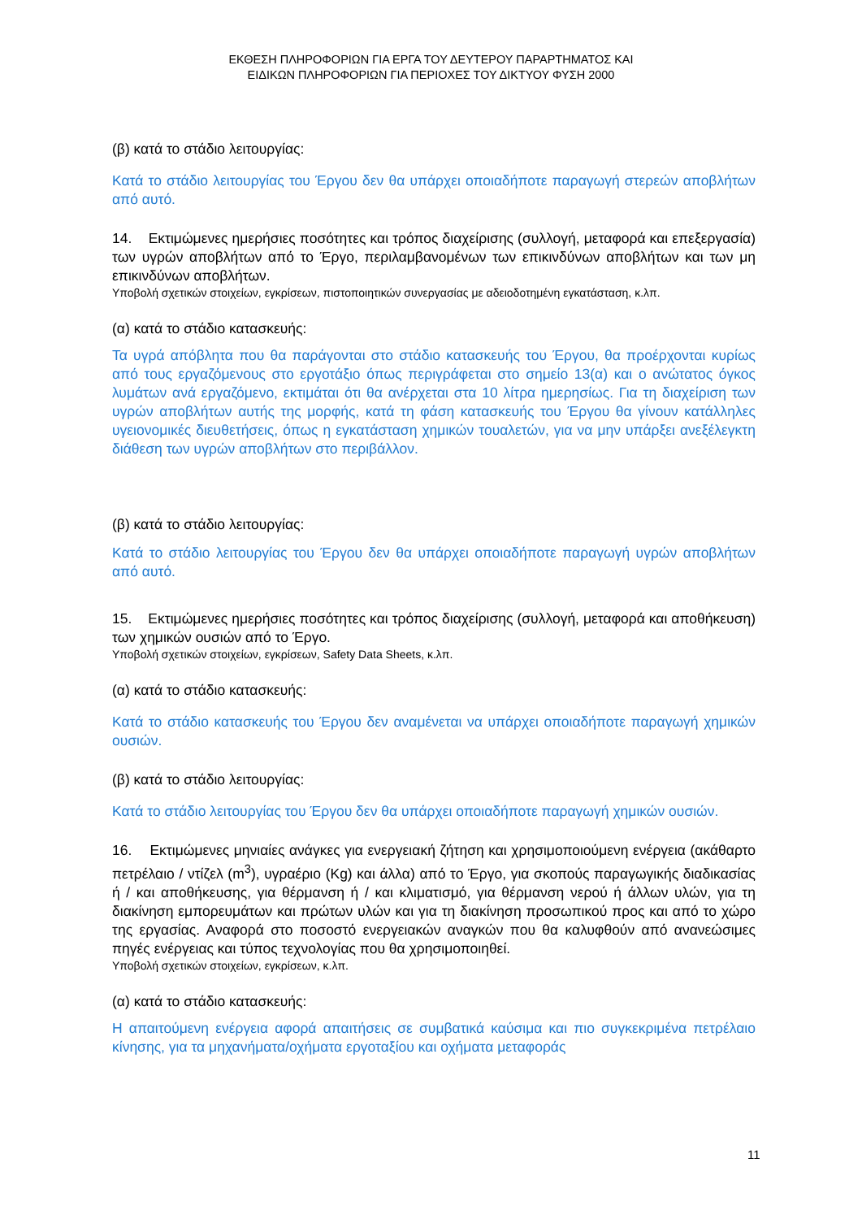ΕΚΘΕΣΗ ΠΛΗΡΟΦΟΡΙΩΝ ΓΙΑ ΕΡΓΑ ΤΟΥ ΔΕΥΤΕΡΟΥ ΠΑΡΑΡΤΗΜΑΤΟΣ ΚΑΙ
ΕΙΔΙΚΩΝ ΠΛΗΡΟΦΟΡΙΩΝ ΓΙΑ ΠΕΡΙΟΧΕΣ ΤΟΥ ΔΙΚΤΥΟΥ ΦΥΣΗ 2000
(β) κατά το στάδιο λειτουργίας:
Κατά το στάδιο λειτουργίας του Έργου δεν θα υπάρχει οποιαδήποτε παραγωγή στερεών αποβλήτων από αυτό.
14. Εκτιμώμενες ημερήσιες ποσότητες και τρόπος διαχείρισης (συλλογή, μεταφορά και επεξεργασία) των υγρών αποβλήτων από το Έργο, περιλαμβανομένων των επικινδύνων αποβλήτων και των μη επικινδύνων αποβλήτων.
Υποβολή σχετικών στοιχείων, εγκρίσεων, πιστοποιητικών συνεργασίας με αδειοδοτημένη εγκατάσταση, κ.λπ.
(α) κατά το στάδιο κατασκευής:
Τα υγρά απόβλητα που θα παράγονται στο στάδιο κατασκευής του Έργου, θα προέρχονται κυρίως από τους εργαζόμενους στο εργοτάξιο όπως περιγράφεται στο σημείο 13(α) και ο ανώτατος όγκος λυμάτων ανά εργαζόμενο, εκτιμάται ότι θα ανέρχεται στα 10 λίτρα ημερησίως. Για τη διαχείριση των υγρών αποβλήτων αυτής της μορφής, κατά τη φάση κατασκευής του Έργου θα γίνουν κατάλληλες υγειονομικές διευθετήσεις, όπως η εγκατάσταση χημικών τουαλετών, για να μην υπάρξει ανεξέλεγκτη διάθεση των υγρών αποβλήτων στο περιβάλλον.
(β) κατά το στάδιο λειτουργίας:
Κατά το στάδιο λειτουργίας του Έργου δεν θα υπάρχει οποιαδήποτε παραγωγή υγρών αποβλήτων από αυτό.
15. Εκτιμώμενες ημερήσιες ποσότητες και τρόπος διαχείρισης (συλλογή, μεταφορά και αποθήκευση) των χημικών ουσιών από το Έργο.
Υποβολή σχετικών στοιχείων, εγκρίσεων, Safety Data Sheets, κ.λπ.
(α) κατά το στάδιο κατασκευής:
Κατά το στάδιο κατασκευής του Έργου δεν αναμένεται να υπάρχει οποιαδήποτε παραγωγή χημικών ουσιών.
(β) κατά το στάδιο λειτουργίας:
Κατά το στάδιο λειτουργίας του Έργου δεν θα υπάρχει οποιαδήποτε παραγωγή χημικών ουσιών.
16. Εκτιμώμενες μηνιαίες ανάγκες για ενεργειακή ζήτηση και χρησιμοποιούμενη ενέργεια (ακάθαρτο πετρέλαιο / ντίζελ (m<sup>3</sup>), υγραέριο (Kg) και άλλα) από το Έργο, για σκοπούς παραγωγικής διαδικασίας ή / και αποθήκευσης, για θέρμανση ή / και κλιματισμό, για θέρμανση νερού ή άλλων υλών, για τη διακίνηση εμπορευμάτων και πρώτων υλών και για τη διακίνηση προσωπικού προς και από το χώρο της εργασίας. Αναφορά στο ποσοστό ενεργειακών αναγκών που θα καλυφθούν από ανανεώσιμες πηγές ενέργειας και τύπος τεχνολογίας που θα χρησιμοποιηθεί.
Υποβολή σχετικών στοιχείων, εγκρίσεων, κ.λπ.
(α) κατά το στάδιο κατασκευής:
Η απαιτούμενη ενέργεια αφορά απαιτήσεις σε συμβατικά καύσιμα και πιο συγκεκριμένα πετρέλαιο κίνησης, για τα μηχανήματα/οχήματα εργοταξίου και οχήματα μεταφοράς
11